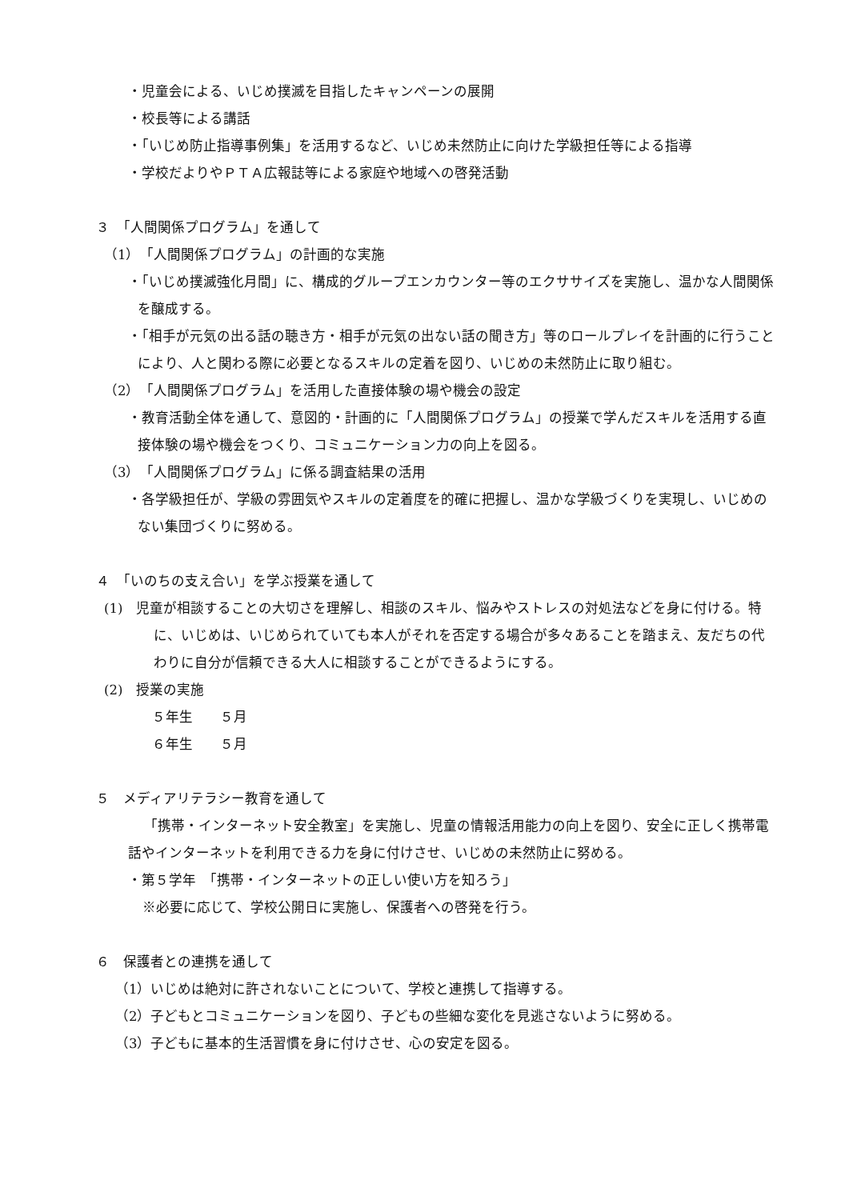・児童会による、いじめ撲滅を目指したキャンペーンの展開
・校長等による講話
・「いじめ防止指導事例集」を活用するなど、いじめ未然防止に向けた学級担任等による指導
・学校だよりやＰＴＡ広報誌等による家庭や地域への啓発活動
３　「人間関係プログラム」を通して
（1）　「人間関係プログラム」の計画的な実施
・「いじめ撲滅強化月間」に、構成的グループエンカウンター等のエクササイズを実施し、温かな人間関係を醸成する。
・「相手が元気の出る話の聴き方・相手が元気の出ない話の聞き方」等のロールプレイを計画的に行うことにより、人と関わる際に必要となるスキルの定着を図り、いじめの未然防止に取り組む。
（2）　「人間関係プログラム」を活用した直接体験の場や機会の設定
・教育活動全体を通して、意図的・計画的に「人間関係プログラム」の授業で学んだスキルを活用する直接体験の場や機会をつくり、コミュニケーション力の向上を図る。
（3）　「人間関係プログラム」に係る調査結果の活用
・各学級担任が、学級の雰囲気やスキルの定着度を的確に把握し、温かな学級づくりを実現し、いじめのない集団づくりに努める。
４　「いのちの支え合い」を学ぶ授業を通して
(1)　児童が相談することの大切さを理解し、相談のスキル、悩みやストレスの対処法などを身に付ける。特に、いじめは、いじめられていても本人がそれを否定する場合が多々あることを踏まえ、友だちの代わりに自分が信頼できる大人に相談することができるようにする。
(2)　授業の実施
５年生　　５月
６年生　　５月
５　メディアリテラシー教育を通して
「携帯・インターネット安全教室」を実施し、児童の情報活用能力の向上を図り、安全に正しく携帯電話やインターネットを利用できる力を身に付けさせ、いじめの未然防止に努める。
・第５学年　「携帯・インターネットの正しい使い方を知ろう」
※必要に応じて、学校公開日に実施し、保護者への啓発を行う。
６　保護者との連携を通して
（1）いじめは絶対に許されないことについて、学校と連携して指導する。
（2）子どもとコミュニケーションを図り、子どもの些細な変化を見逃さないように努める。
（3）子どもに基本的生活習慣を身に付けさせ、心の安定を図る。